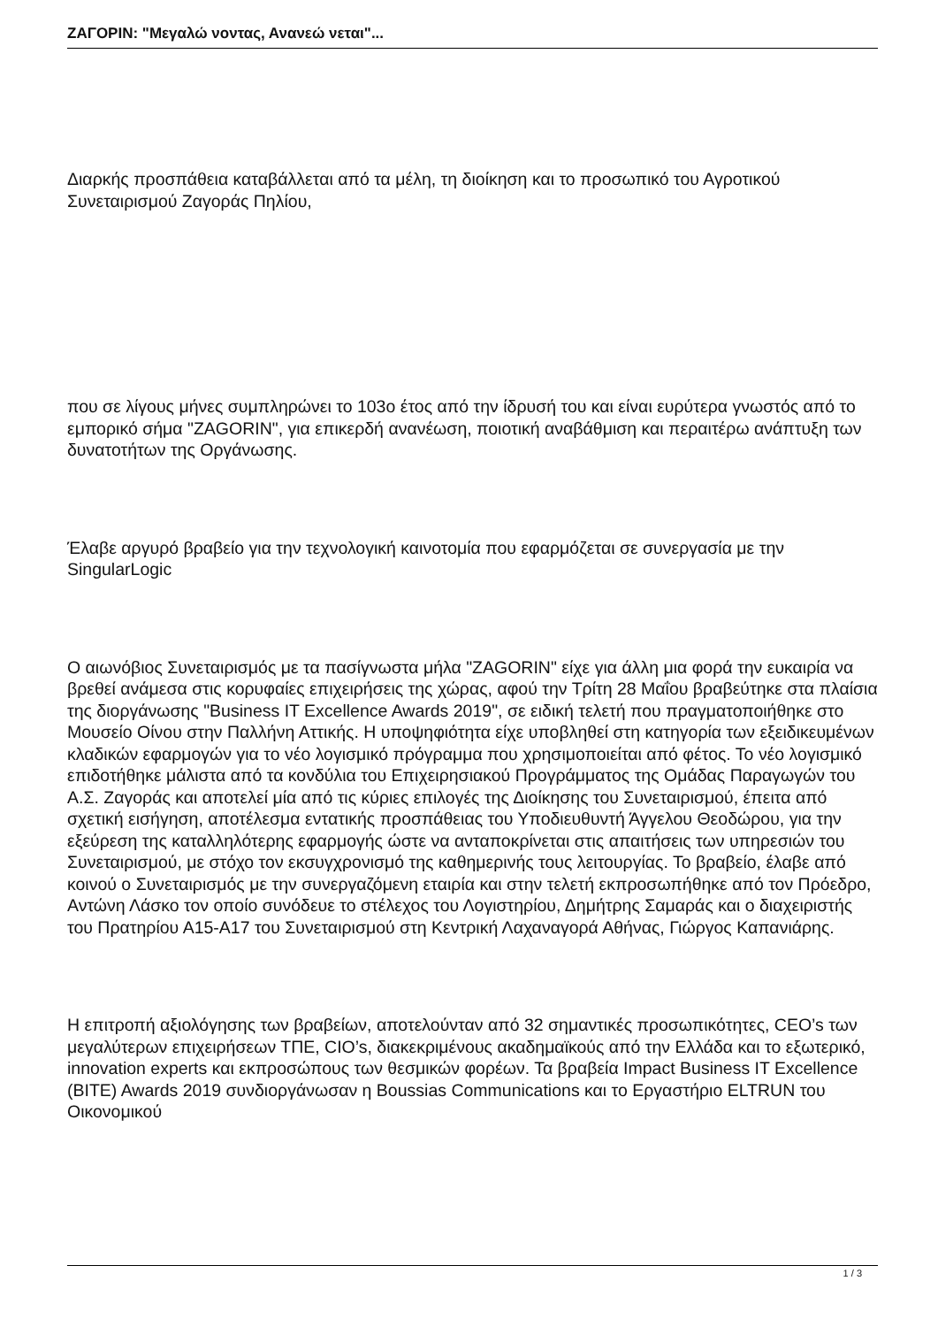ΖΑΓΟΡΙΝ: "Μεγαλώ νοντας, Ανανεώ νεται"...
Διαρκής προσπάθεια καταβάλλεται από τα μέλη, τη διοίκηση και το προσωπικό του Αγροτικού Συνεταιρισμού Ζαγοράς Πηλίου,
που σε λίγους μήνες συμπληρώνει το 103ο έτος από την ίδρυσή του και είναι ευρύτερα γνωστός από το εμπορικό σήμα "ZAGORIN", για επικερδή ανανέωση, ποιοτική αναβάθμιση και περαιτέρω ανάπτυξη των δυνατοτήτων της Οργάνωσης.
Έλαβε αργυρό βραβείο για την τεχνολογική καινοτομία που εφαρμόζεται σε συνεργασία με την SingularLogic
Ο αιωνόβιος Συνεταιρισμός με τα πασίγνωστα μήλα "ZAGORIN" είχε για άλλη μια φορά την ευκαιρία να βρεθεί ανάμεσα στις κορυφαίες επιχειρήσεις της χώρας, αφού την Τρίτη 28 Μαΐου βραβεύτηκε στα πλαίσια της διοργάνωσης "Business IT Excellence Awards 2019", σε ειδική τελετή που πραγματοποιήθηκε στο Μουσείο Οίνου στην Παλλήνη Αττικής. Η υποψηφιότητα είχε υποβληθεί στη κατηγορία των εξειδικευμένων κλαδικών εφαρμογών για το νέο λογισμικό πρόγραμμα που χρησιμοποιείται από φέτος. Το νέο λογισμικό επιδοτήθηκε μάλιστα από τα κονδύλια του Επιχειρησιακού Προγράμματος της Ομάδας Παραγωγών του Α.Σ. Ζαγοράς και αποτελεί μία από τις κύριες επιλογές της Διοίκησης του Συνεταιρισμού, έπειτα από σχετική εισήγηση, αποτέλεσμα εντατικής προσπάθειας του Υποδιευθυντή Άγγελου Θεοδώρου, για την εξεύρεση της καταλληλότερης εφαρμογής ώστε να ανταποκρίνεται στις απαιτήσεις των υπηρεσιών του Συνεταιρισμού, με στόχο τον εκσυγχρονισμό της καθημερινής τους λειτουργίας. Το βραβείο, έλαβε από κοινού ο Συνεταιρισμός με την συνεργαζόμενη εταιρία και στην τελετή εκπροσωπήθηκε από τον Πρόεδρο, Αντώνη Λάσκο τον οποίο συνόδευε το στέλεχος του Λογιστηρίου, Δημήτρης Σαμαράς και ο διαχειριστής του Πρατηρίου Α15-Α17 του Συνεταιρισμού στη Κεντρική Λαχαναγορά Αθήνας, Γιώργος Καπανιάρης.
Η επιτροπή αξιολόγησης των βραβείων, αποτελούνταν από 32 σημαντικές προσωπικότητες, CEO’s των μεγαλύτερων επιχειρήσεων ΤΠΕ, CIO’s, διακεκριμένους ακαδημαϊκούς από την Ελλάδα και το εξωτερικό, innovation experts και εκπροσώπους των θεσμικών φορέων. Τα βραβεία Impact Business IT Excellence (BITE) Awards 2019 συνδιοργάνωσαν η Boussias Communications και το Εργαστήριο ELTRUN του Οικονομικού
1 / 3